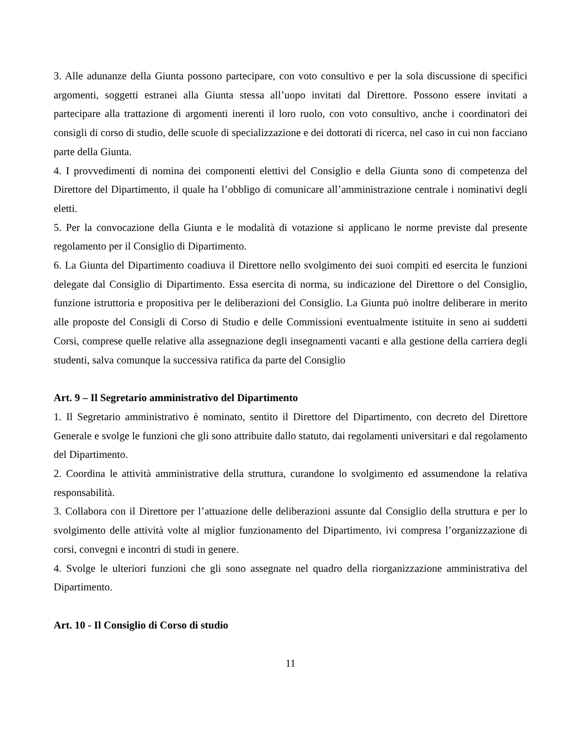3. Alle adunanze della Giunta possono partecipare, con voto consultivo e per la sola discussione di specifici argomenti, soggetti estranei alla Giunta stessa all’uopo invitati dal Direttore. Possono essere invitati a partecipare alla trattazione di argomenti inerenti il loro ruolo, con voto consultivo, anche i coordinatori dei consigli di corso di studio, delle scuole di specializzazione e dei dottorati di ricerca, nel caso in cui non facciano parte della Giunta.
4. I provvedimenti di nomina dei componenti elettivi del Consiglio e della Giunta sono di competenza del Direttore del Dipartimento, il quale ha l’obbligo di comunicare all’amministrazione centrale i nominativi degli eletti.
5. Per la convocazione della Giunta e le modalità di votazione si applicano le norme previste dal presente regolamento per il Consiglio di Dipartimento.
6. La Giunta del Dipartimento coadiuva il Direttore nello svolgimento dei suoi compiti ed esercita le funzioni delegate dal Consiglio di Dipartimento. Essa esercita di norma, su indicazione del Direttore o del Consiglio, funzione istruttoria e propositiva per le deliberazioni del Consiglio. La Giunta può inoltre deliberare in merito alle proposte del Consigli di Corso di Studio e delle Commissioni eventualmente istituite in seno ai suddetti Corsi, comprese quelle relative alla assegnazione degli insegnamenti vacanti e alla gestione della carriera degli studenti, salva comunque la successiva ratifica da parte del Consiglio
Art. 9 – Il Segretario amministrativo del Dipartimento
1. Il Segretario amministrativo è nominato, sentito il Direttore del Dipartimento, con decreto del Direttore Generale e svolge le funzioni che gli sono attribuite dallo statuto, dai regolamenti universitari e dal regolamento del Dipartimento.
2. Coordina le attività amministrative della struttura, curandone lo svolgimento ed assumendone la relativa responsabilità.
3. Collabora con il Direttore per l’attuazione delle deliberazioni assunte dal Consiglio della struttura e per lo svolgimento delle attività volte al miglior funzionamento del Dipartimento, ivi compresa l’organizzazione di corsi, convegni e incontri di studi in genere.
4. Svolge le ulteriori funzioni che gli sono assegnate nel quadro della riorganizzazione amministrativa del Dipartimento.
Art. 10 - Il Consiglio di Corso di studio
11